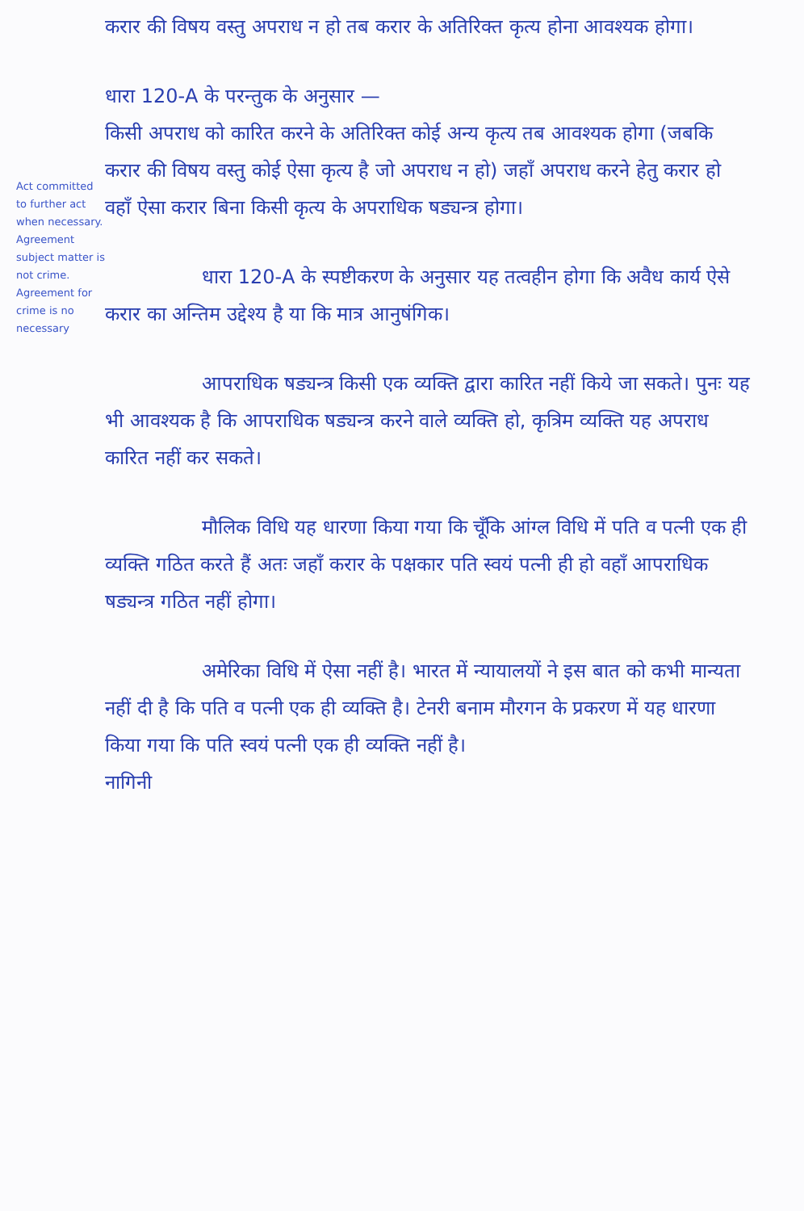Act committed to further act when necessary. Agreement subject matter is not crime. Agreement for crime is no necessary
करार की विषय वस्तु अपराध न हो तब करार के अतिरिक्त कृत्य होना आवश्यक होगा।
धारा 120-A के परन्तुक के अनुसार —
किसी अपराध को कारित करने के अतिरिक्त कोई अन्य कृत्य तब आवश्यक होगा (जबकि करार की विषय वस्तु कोई ऐसा कृत्य है जो अपराध न हो) जहाँ अपराध करने हेतु करार हो वहाँ ऐसा करार बिना किसी कृत्य के अपराधिक षड्यन्त्र होगा।
धारा 120-A के स्पष्टीकरण के अनुसार यह तत्वहीन होगा कि अवैध कार्य ऐसे करार का अन्तिम उद्देश्य है या कि मात्र आनुषंगिक।
आपराधिक षड्यन्त्र किसी एक व्यक्ति द्वारा कारित नहीं किये जा सकते। पुनः यह भी आवश्यक है कि आपराधिक षड्यन्त्र करने वाले व्यक्ति हो, कृत्रिम व्यक्ति यह अपराध कारित नहीं कर सकते।
मौलिक विधि यह धारणा किया गया कि चूँकि आंग्ल विधि में पति व पत्नी एक ही व्यक्ति गठित करते हैं अतः जहाँ करार के पक्षकार पति स्वयं पत्नी ही हो वहाँ आपराधिक षड्यन्त्र गठित नहीं होगा।
अमेरिका विधि में ऐसा नहीं है। भारत में न्यायालयों ने इस बात को कभी मान्यता नहीं दी है कि पति व पत्नी एक ही व्यक्ति है। टेनरी बनाम मौरगन के प्रकरण में यह धारणा किया गया कि पति स्वयं पत्नी एक ही व्यक्ति नहीं है।
नागिनी